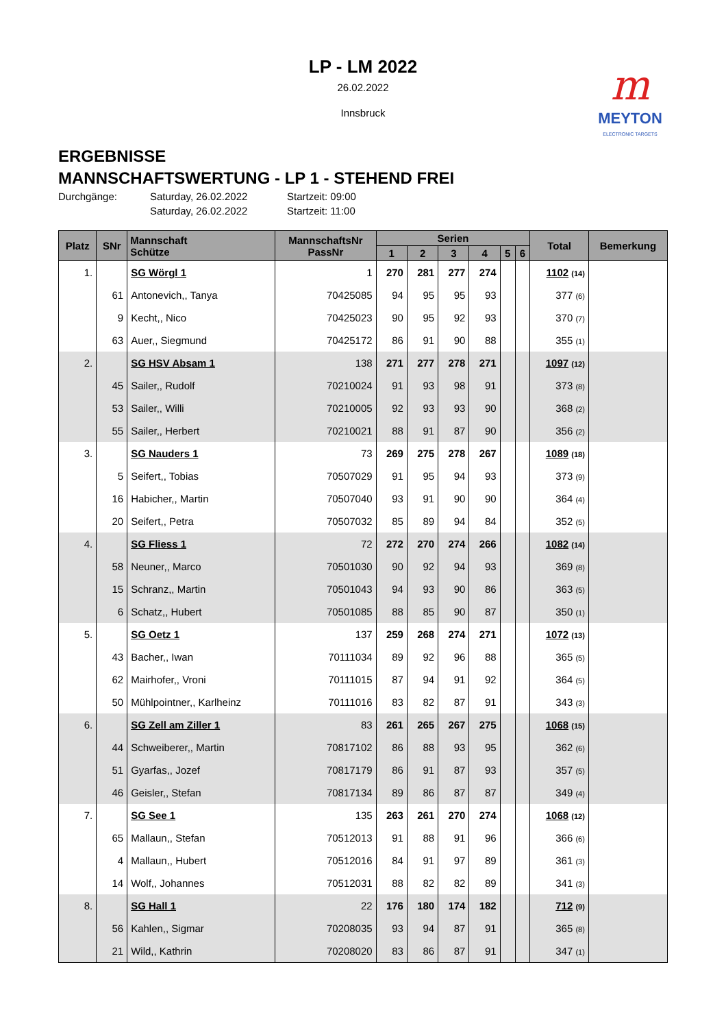LP - LM 2022
26.02.2022
Innsbruck
m
MEYTON
ELECTRONIC TARGETS
ERGEBNISSE
MANNSCHAFTSWERTUNG - LP 1 - STEHEND FREI
Durchgänge: Saturday, 26.02.2022 Startzeit: 09:00 Saturday, 26.02.2022 Startzeit: 11:00
| Platz | SNr | Mannschaft Schütze | MannschaftsNr PassNr | Serien | | | | | | Total | Bemerkung |
| --- | --- | --- | --- | --- | --- | --- | --- | --- | --- | --- | --- |
| | | | | 1 | 2 | 3 | 4 | 5 | 6 | | |
| 1. | | SG Wörgl 1 | 1 | 270 | 281 | 277 | 274 | | | 1102 (14) | |
| | 61 | Antonevich,, Tanya | 70425085 | 94 | 95 | 95 | 93 | | | 377 (6) | |
| | 9 | Kecht,, Nico | 70425023 | 90 | 95 | 92 | 93 | | | 370 (7) | |
| | 63 | Auer,, Siegmund | 70425172 | 86 | 91 | 90 | 88 | | | 355 (1) | |
| 2. | | SG HSV Absam 1 | 138 | 271 | 277 | 278 | 271 | | | 1097 (12) | |
| | 45 | Sailer,, Rudolf | 70210024 | 91 | 93 | 98 | 91 | | | 373 (8) | |
| | 53 | Sailer,, Willi | 70210005 | 92 | 93 | 93 | 90 | | | 368 (2) | |
| | 55 | Sailer,, Herbert | 70210021 | 88 | 91 | 87 | 90 | | | 356 (2) | |
| 3. | | SG Nauders 1 | 73 | 269 | 275 | 278 | 267 | | | 1089 (18) | |
| | 5 | Seifert,, Tobias | 70507029 | 91 | 95 | 94 | 93 | | | 373 (9) | |
| | 16 | Habicher,, Martin | 70507040 | 93 | 91 | 90 | 90 | | | 364 (4) | |
| | 20 | Seifert,, Petra | 70507032 | 85 | 89 | 94 | 84 | | | 352 (5) | |
| 4. | | SG Fliess 1 | 72 | 272 | 270 | 274 | 266 | | | 1082 (14) | |
| | 58 | Neuner,, Marco | 70501030 | 90 | 92 | 94 | 93 | | | 369 (8) | |
| | 15 | Schranz,, Martin | 70501043 | 94 | 93 | 90 | 86 | | | 363 (5) | |
| | 6 | Schatz,, Hubert | 70501085 | 88 | 85 | 90 | 87 | | | 350 (1) | |
| 5. | | SG Oetz 1 | 137 | 259 | 268 | 274 | 271 | | | 1072 (13) | |
| | 43 | Bacher,, Iwan | 70111034 | 89 | 92 | 96 | 88 | | | 365 (5) | |
| | 62 | Mairhofer,, Vroni | 70111015 | 87 | 94 | 91 | 92 | | | 364 (5) | |
| | 50 | Mühlpointner,, Karlheinz | 70111016 | 83 | 82 | 87 | 91 | | | 343 (3) | |
| 6. | | SG Zell am Ziller 1 | 83 | 261 | 265 | 267 | 275 | | | 1068 (15) | |
| | 44 | Schweiberer,, Martin | 70817102 | 86 | 88 | 93 | 95 | | | 362 (6) | |
| | 51 | Gyarfas,, Jozef | 70817179 | 86 | 91 | 87 | 93 | | | 357 (5) | |
| | 46 | Geisler,, Stefan | 70817134 | 89 | 86 | 87 | 87 | | | 349 (4) | |
| 7. | | SG See 1 | 135 | 263 | 261 | 270 | 274 | | | 1068 (12) | |
| | 65 | Mallaun,, Stefan | 70512013 | 91 | 88 | 91 | 96 | | | 366 (6) | |
| | 4 | Mallaun,, Hubert | 70512016 | 84 | 91 | 97 | 89 | | | 361 (3) | |
| | 14 | Wolf,, Johannes | 70512031 | 88 | 82 | 82 | 89 | | | 341 (3) | |
| 8. | | SG Hall 1 | 22 | 176 | 180 | 174 | 182 | | | 712 (9) | |
| | 56 | Kahlen,, Sigmar | 70208035 | 93 | 94 | 87 | 91 | | | 365 (8) | |
| | 21 | Wild,, Kathrin | 70208020 | 83 | 86 | 87 | 91 | | | 347 (1) | |